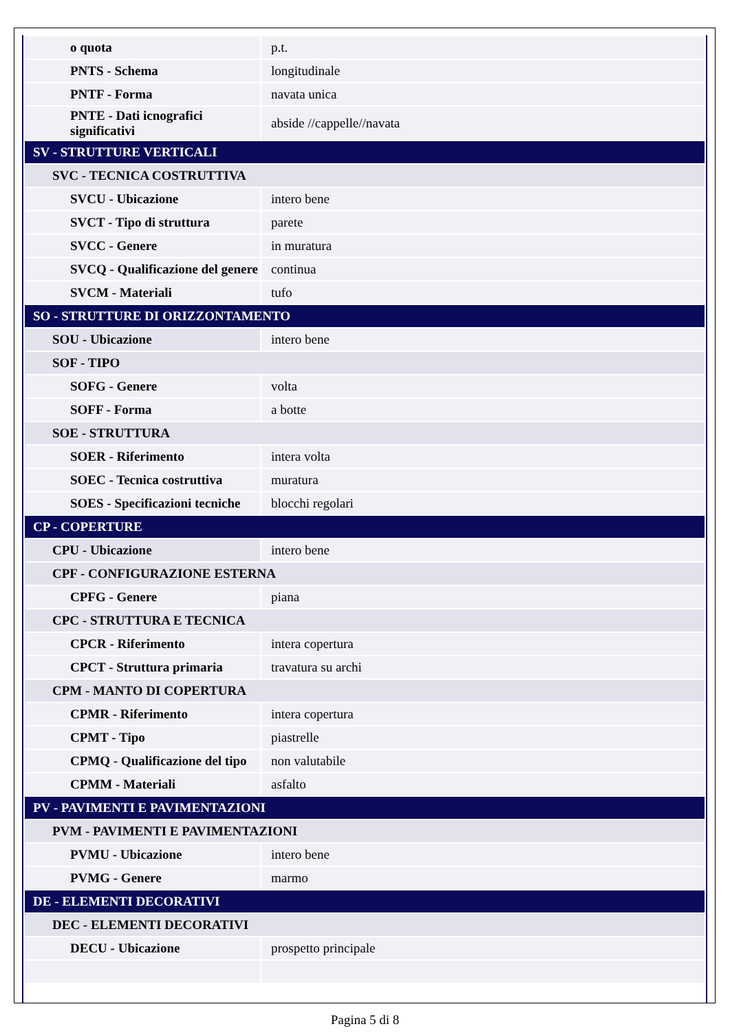| o quota | p.t. |
| PNTS - Schema | longitudinale |
| PNTF - Forma | navata unica |
| PNTE - Dati icnografici significativi | abside //cappelle//navata |
| SV - STRUTTURE VERTICALI | |
| SVC - TECNICA COSTRUTTIVA | |
| SVCU - Ubicazione | intero bene |
| SVCT - Tipo di struttura | parete |
| SVCC - Genere | in muratura |
| SVCQ - Qualificazione del genere | continua |
| SVCM - Materiali | tufo |
| SO - STRUTTURE DI ORIZZONTAMENTO | |
| SOU - Ubicazione | intero bene |
| SOF - TIPO | |
| SOFG - Genere | volta |
| SOFF - Forma | a botte |
| SOE - STRUTTURA | |
| SOER - Riferimento | intera volta |
| SOEC - Tecnica costruttiva | muratura |
| SOES - Specificazioni tecniche | blocchi regolari |
| CP - COPERTURE | |
| CPU - Ubicazione | intero bene |
| CPF - CONFIGURAZIONE ESTERNA | |
| CPFG - Genere | piana |
| CPC - STRUTTURA E TECNICA | |
| CPCR - Riferimento | intera copertura |
| CPCT - Struttura primaria | travatura su archi |
| CPM - MANTO DI COPERTURA | |
| CPMR - Riferimento | intera copertura |
| CPMT - Tipo | piastrelle |
| CPMQ - Qualificazione del tipo | non valutabile |
| CPMM - Materiali | asfalto |
| PV - PAVIMENTI E PAVIMENTAZIONI | |
| PVM - PAVIMENTI E PAVIMENTAZIONI | |
| PVMU - Ubicazione | intero bene |
| PVMG - Genere | marmo |
| DE - ELEMENTI DECORATIVI | |
| DEC - ELEMENTI DECORATIVI | |
| DECU - Ubicazione | prospetto principale |
Pagina 5 di 8